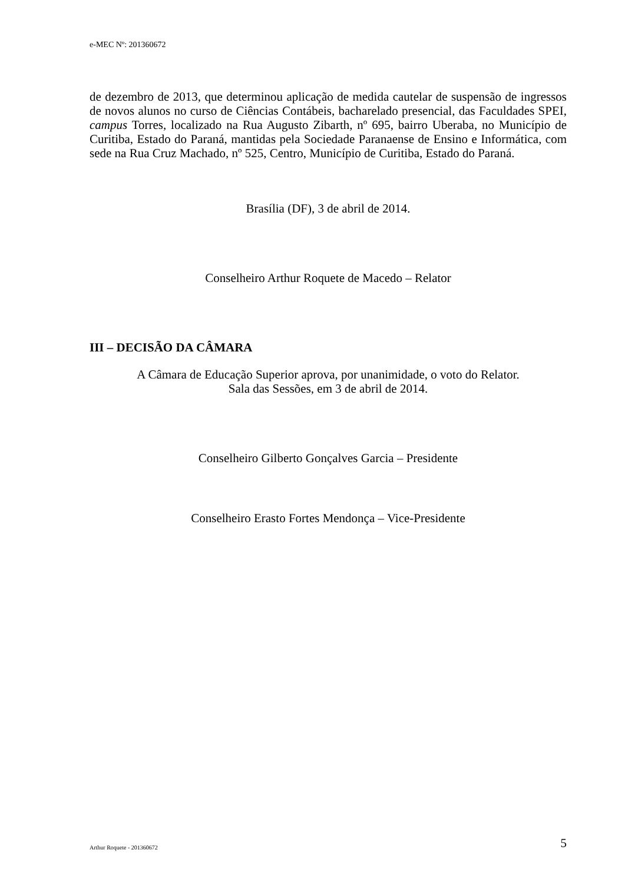e-MEC Nº: 201360672
de dezembro de 2013, que determinou aplicação de medida cautelar de suspensão de ingressos de novos alunos no curso de Ciências Contábeis, bacharelado presencial, das Faculdades SPEI, campus Torres, localizado na Rua Augusto Zibarth, nº 695, bairro Uberaba, no Município de Curitiba, Estado do Paraná, mantidas pela Sociedade Paranaense de Ensino e Informática, com sede na Rua Cruz Machado, nº 525, Centro, Município de Curitiba, Estado do Paraná.
Brasília (DF), 3 de abril de 2014.
Conselheiro Arthur Roquete de Macedo – Relator
III – DECISÃO DA CÂMARA
A Câmara de Educação Superior aprova, por unanimidade, o voto do Relator.
Sala das Sessões, em 3 de abril de 2014.
Conselheiro Gilberto Gonçalves Garcia – Presidente
Conselheiro Erasto Fortes Mendonça – Vice-Presidente
Arthur Roquete - 201360672 5